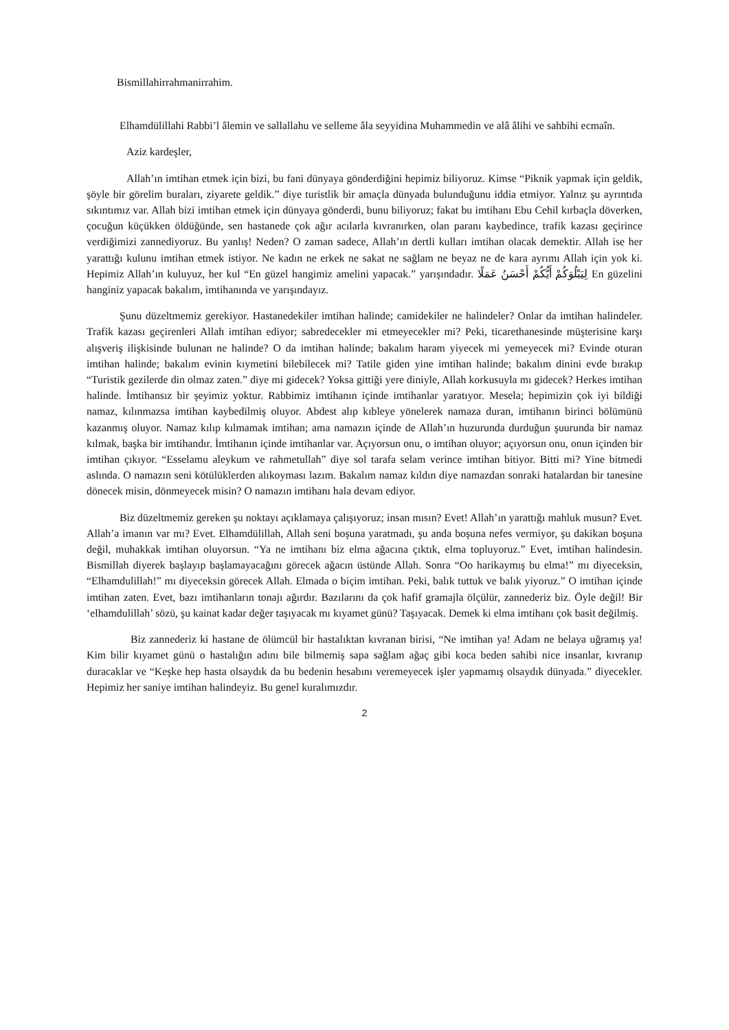Bismillahirrahmanirrahim.
Elhamdülillahi Rabbi’l âlemin ve sallallahu ve selleme âla seyyidina Muhammedin ve alâ âlihi ve sahbihi ecmaîn.
Aziz kardeşler,
Allah’ın imtihan etmek için bizi, bu fani dünyaya gönderdiğini hepimiz biliyoruz. Kimse “Piknik yapmak için geldik, şöyle bir görelim buraları, ziyarete geldik.” diye turistlik bir amaçla dünyada bulunduğunu iddia etmiyor. Yalnız şu ayrıntıda sıkıntımız var. Allah bizi imtihan etmek için dünyaya gönderdi, bunu biliyoruz; fakat bu imtihanı Ebu Cehil kırbaçla döverken, çocuğun küçükken öldüğünde, sen hastanede çok ağır acılarla kıvranırken, olan paranı kaybedince, trafik kazası geçirince verdiğimizi zannediyoruz. Bu yanlış! Neden? O zaman sadece, Allah’ın dertli kulları imtihan olacak demektir. Allah ise her yarattığı kulunu imtihan etmek istiyor. Ne kadın ne erkek ne sakat ne sağlam ne beyaz ne de kara ayrımı Allah için yok ki. Hepimiz Allah’ın kuluyuz, her kul “En güzel hangimiz amelini yapacak.” yarışındadır. لِيَبْلُوَكُمْ أَيُّكُمْ أَحْسَنُ عَمَلًا En güzelini hanginiz yapacak bakalım, imtihanında ve yarışındayız.
Şunu düzeltmemiz gerekiyor. Hastanedekiler imtihan halinde; camidekiler ne halindeler? Onlar da imtihan halindeler. Trafik kazası geçirenleri Allah imtihan ediyor; sabredecekler mi etmeyecekler mi? Peki, ticarethanesinde müşterisine karşı alışveriş ilişkisinde bulunan ne halinde? O da imtihan halinde; bakalım haram yiyecek mi yemeyecek mi? Evinde oturan imtihan halinde; bakalım evinin kıymetini bilebilecek mi? Tatile giden yine imtihan halinde; bakalım dinini evde bırakıp “Turistik gezilerde din olmaz zaten.” diye mi gidecek? Yoksa gittiği yere diniyle, Allah korkusuyla mı gidecek? Herkes imtihan halinde. İmtihansız bir şeyimiz yoktur. Rabbimiz imtihanın içinde imtihanlar yaratıyor. Mesela; hepimizin çok iyi bildiği namaz, kılınmazsa imtihan kaybedilmiş oluyor. Abdest alıp kıbleye yönelerek namaza duran, imtihanın birinci bölümünü kazanmış oluyor. Namaz kılıp kılmamak imtihan; ama namazın içinde de Allah’ın huzurunda durduğun şuurunda bir namaz kılmak, başka bir imtihandır. İmtihanın içinde imtihanlar var. Açıyorsun onu, o imtihan oluyor; açıyorsun onu, onun içinden bir imtihan çıkıyor. “Esselamu aleykum ve rahmetullah” diye sol tarafa selam verince imtihan bitiyor. Bitti mi? Yine bitmedi aslında. O namazın seni kötülüklerden alıkoyması lazım. Bakalım namaz kıldın diye namazdan sonraki hatalardan bir tanesine dönecek misin, dönmeyecek misin? O namazın imtihanı hala devam ediyor.
Biz düzeltmemiz gereken şu noktayı açıklamaya çalışıyoruz; insan mısın? Evet! Allah’ın yarattığı mahluk musun? Evet. Allah’a imanın var mı? Evet. Elhamdülillah, Allah seni boşuna yaratmadı, şu anda boşuna nefes vermiyor, şu dakikan boşuna değil, muhakkak imtihan oluyorsun. “Ya ne imtihanı biz elma ağacına çıktık, elma topluyoruz.” Evet, imtihan halindesin. Bismillah diyerek başlayıp başlamayacağını görecek ağacın üstünde Allah. Sonra “Oo harikaymış bu elma!” mı diyeceksin, “Elhamdulillah!” mı diyeceksin görecek Allah. Elmada o biçim imtihan. Peki, balık tuttuk ve balık yiyoruz.” O imtihan içinde imtihan zaten. Evet, bazı imtihanların tonajı ağırdır. Bazılarını da çok hafif gramajla ölçülür, zannederiz biz. Öyle değil! Bir ‘elhamdulillah’ sözü, şu kainat kadar değer taşıyacak mı kıyamet günü? Taşıyacak. Demek ki elma imtihanı çok basit değilmiş.
Biz zannederiz ki hastane de ölümcül bir hastalıktan kıvranan birisi, “Ne imtihan ya! Adam ne belaya uğramış ya! Kim bilir kıyamet günü o hastalığın adını bile bilmemiş sapa sağlam ağaç gibi koca beden sahibi nice insanlar, kıvranıp duracaklar ve “Keşke hep hasta olsaydık da bu bedenin hesabını veremeyecek işler yapmamış olsaydık dünyada.” diyecekler. Hepimiz her saniye imtihan halindeyiz. Bu genel kuralımızdır.
2